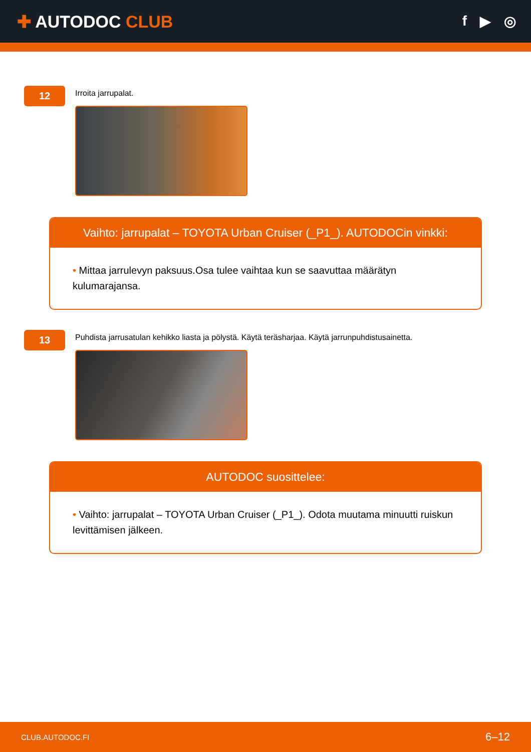✚ AUTODOC CLUB
f ▶ ◎
12
Irroita jarrupalat.
Vaihto: jarrupalat – TOYOTA Urban Cruiser (_P1_). AUTODOCin vinkki:
• Mittaa jarrulevyn paksuus.Osa tulee vaihtaa kun se saavuttaa määrätyn kulumarajansa.
13
Puhdista jarrusatulan kehikko liasta ja pölystä. Käytä teräsharjaa. Käytä jarrunpuhdistusainetta.
AUTODOC suosittelee:
• Vaihto: jarrupalat – TOYOTA Urban Cruiser (_P1_). Odota muutama minuutti ruiskun levittämisen jälkeen.
CLUB.AUTODOC.FI 6–12